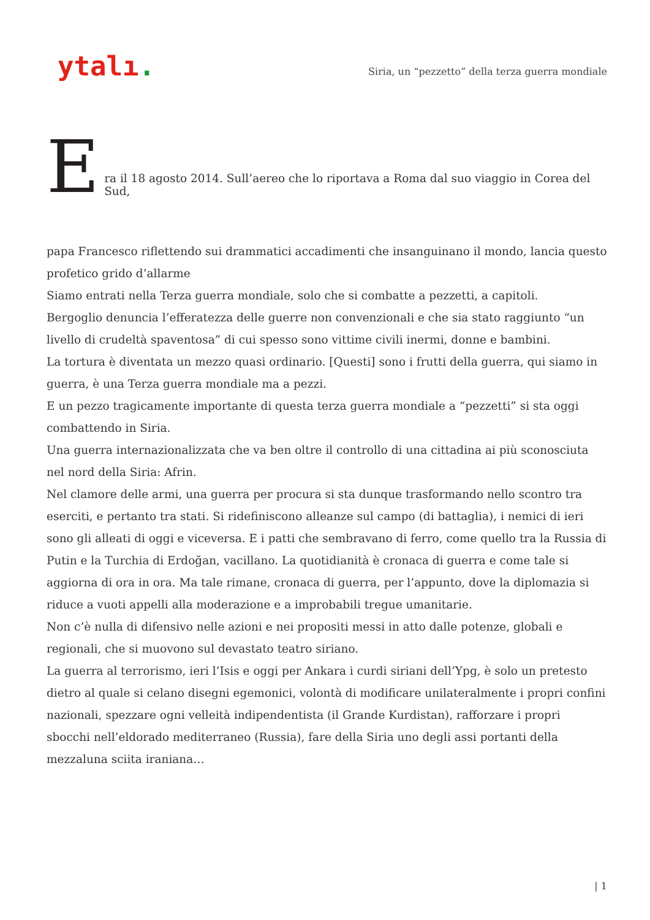ytalı.
Siria, un “pezzetto” della terza guerra mondiale
Era il 18 agosto 2014. Sull’aereo che lo riportava a Roma dal suo viaggio in Corea del Sud,
papa Francesco riflettendo sui drammatici accadimenti che insanguinano il mondo, lancia questo profetico grido d’allarme
Siamo entrati nella Terza guerra mondiale, solo che si combatte a pezzetti, a capitoli.
Bergoglio denuncia l’efferatezza delle guerre non convenzionali e che sia stato raggiunto “un livello di crudeltà spaventosa” di cui spesso sono vittime civili inermi, donne e bambini.
La tortura è diventata un mezzo quasi ordinario. [Questi] sono i frutti della guerra, qui siamo in guerra, è una Terza guerra mondiale ma a pezzi.
E un pezzo tragicamente importante di questa terza guerra mondiale a “pezzetti” si sta oggi combattendo in Siria.
Una guerra internazionalizzata che va ben oltre il controllo di una cittadina ai più sconosciuta nel nord della Siria: Afrin.
Nel clamore delle armi, una guerra per procura si sta dunque trasformando nello scontro tra eserciti, e pertanto tra stati. Si ridefiniscono alleanze sul campo (di battaglia), i nemici di ieri sono gli alleati di oggi e viceversa. E i patti che sembravano di ferro, come quello tra la Russia di Putin e la Turchia di Erdoğan, vacillano. La quotidianità è cronaca di guerra e come tale si aggiorna di ora in ora. Ma tale rimane, cronaca di guerra, per l’appunto, dove la diplomazia si riduce a vuoti appelli alla moderazione e a improbabili tregue umanitarie.
Non c’è nulla di difensivo nelle azioni e nei propositi messi in atto dalle potenze, globali e regionali, che si muovono sul devastato teatro siriano.
La guerra al terrorismo, ieri l’Isis e oggi per Ankara i curdi siriani dell’Ypg, è solo un pretesto dietro al quale si celano disegni egemonici, volontà di modificare unilateralmente i propri confini nazionali, spezzare ogni velleità indipendentista (il Grande Kurdistan), rafforzare i propri sbocchi nell’eldorado mediterraneo (Russia), fare della Siria uno degli assi portanti della mezzaluna sciita iraniana…
| 1